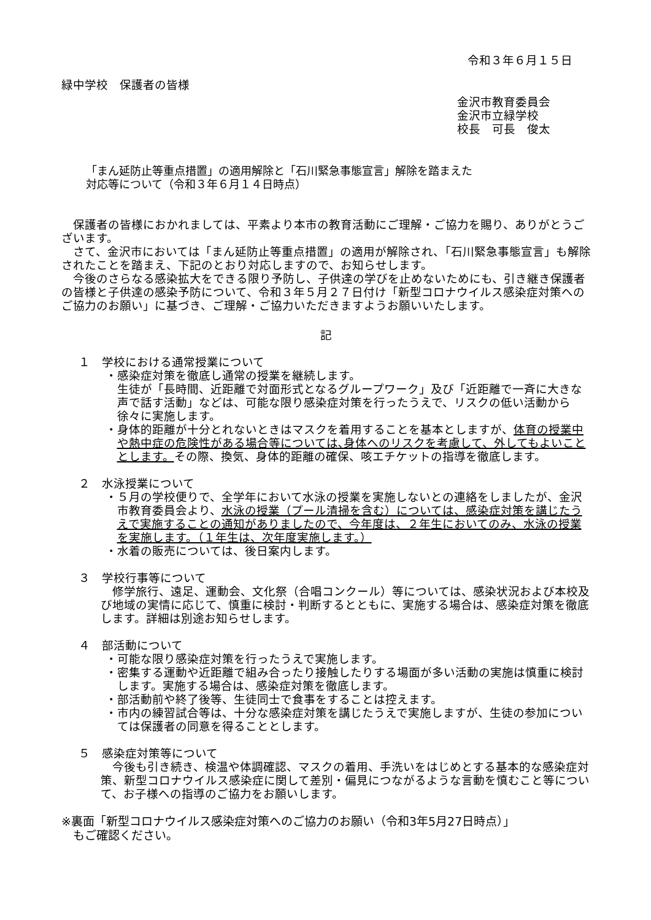令和３年６月１５日
緑中学校　保護者の皆様
金沢市教育委員会
金沢市立緑学校
校長　可長　俊太
「まん延防止等重点措置」の適用解除と「石川緊急事態宣言」解除を踏まえた
対応等について（令和３年６月１４日時点）
保護者の皆様におかれましては、平素より本市の教育活動にご理解・ご協力を賜り、ありがとうございます。
さて、金沢市においては「まん延防止等重点措置」の適用が解除され、「石川緊急事態宣言」も解除されたことを踏まえ、下記のとおり対応しますので、お知らせします。
今後のさらなる感染拡大をできる限り予防し、子供達の学びを止めないためにも、引き継き保護者の皆様と子供達の感染予防について、令和３年５月２７日付け「新型コロナウイルス感染症対策へのご協力のお願い」に基づき、ご理解・ご協力いただきますようお願いいたします。
記
１　学校における通常授業について
・感染症対策を徹底し通常の授業を継続します。
生徒が「長時間、近距離で対面形式となるグループワーク」及び「近距離で一斉に大きな声で話す活動」などは、可能な限り感染症対策を行ったうえで、リスクの低い活動から徐々に実施します。
・身体的距離が十分とれないときはマスクを着用することを基本としますが、体育の授業中や熱中症の危険性がある場合等については､身体へのリスクを考慮して、外してもよいこととします。その際、換気、身体的距離の確保、咳エチケットの指導を徹底します。
２　水泳授業について
・５月の学校便りで、全学年において水泳の授業を実施しないとの連絡をしましたが、金沢市教育委員会より、水泳の授業（プール清掃を含む）については、感染症対策を講じたうえで実施することの通知がありましたので、今年度は、２年生においてのみ、水泳の授業を実施します。（１年生は、次年度実施します。）
・水着の販売については、後日案内します。
３　学校行事等について
修学旅行、遠足、運動会、文化祭（合唱コンクール）等については、感染状況および本校及び地域の実情に応じて、慎重に検討・判断するとともに、実施する場合は、感染症対策を徹底します。詳細は別途お知らせします。
４　部活動について
・可能な限り感染症対策を行ったうえで実施します。
・密集する運動や近距離で組み合ったり接触したりする場面が多い活動の実施は慎重に検討します。実施する場合は、感染症対策を徹底します。
・部活動前や終了後等、生徒同士で食事をすることは控えます。
・市内の練習試合等は、十分な感染症対策を講じたうえで実施しますが、生徒の参加については保護者の同意を得ることとします。
５　感染症対策等について
今後も引き続き、検温や体調確認、マスクの着用、手洗いをはじめとする基本的な感染症対策、新型コロナウイルス感染症に関して差別・偏見につながるような言動を慎むこと等について、お子様への指導のご協力をお願いします。
※裏面「新型コロナウイルス感染症対策へのご協力のお願い（令和3年5月27日時点）」
　もご確認ください。